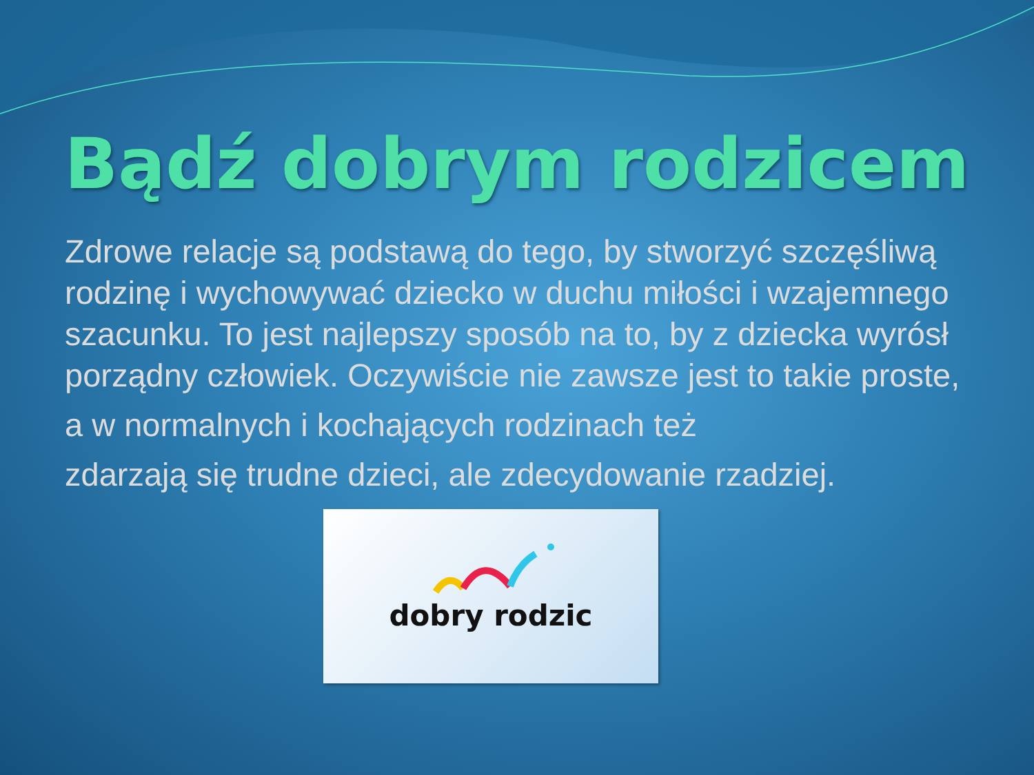Bądź dobrym rodzicem
Zdrowe relacje są podstawą do tego, by stworzyć szczęśliwą rodzinę i wychowywać dziecko w duchu miłości i wzajemnego szacunku. To jest najlepszy sposób na to, by z dziecka wyrósł porządny człowiek. Oczywiście nie zawsze jest to takie proste,
a w normalnych i kochających rodzinach też
zdarzają się trudne dzieci, ale zdecydowanie rzadziej.
dobry rodzic